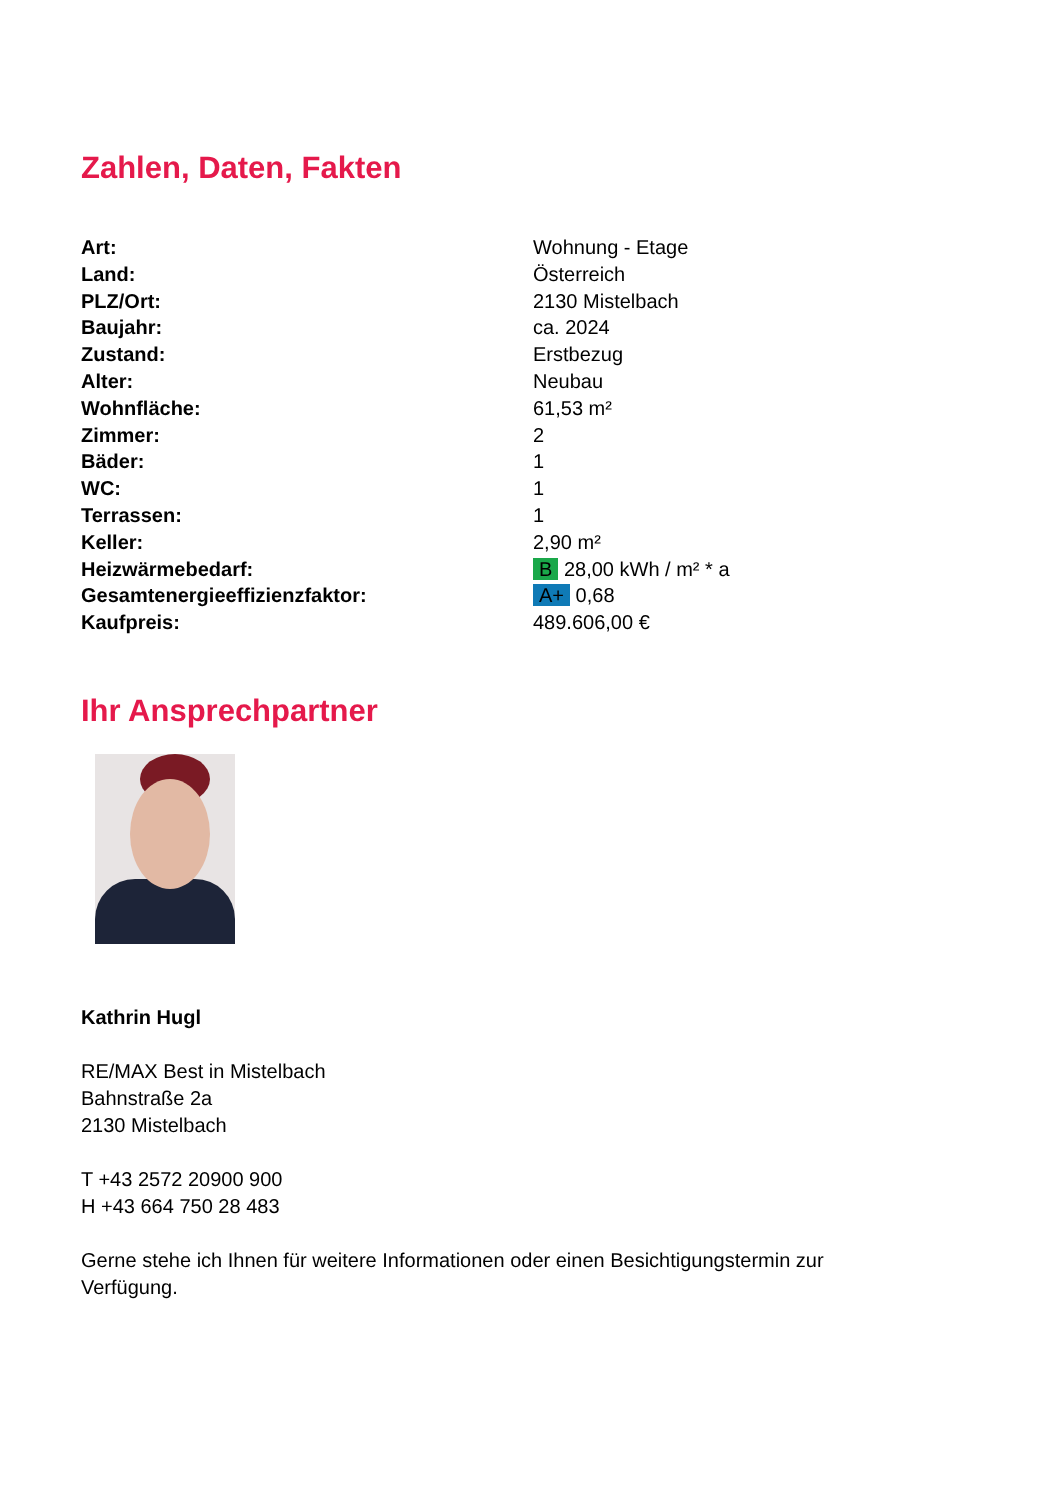Zahlen, Daten, Fakten
| Art: | Wohnung - Etage |
| Land: | Österreich |
| PLZ/Ort: | 2130 Mistelbach |
| Baujahr: | ca. 2024 |
| Zustand: | Erstbezug |
| Alter: | Neubau |
| Wohnfläche: | 61,53 m² |
| Zimmer: | 2 |
| Bäder: | 1 |
| WC: | 1 |
| Terrassen: | 1 |
| Keller: | 2,90 m² |
| Heizwärmebedarf: | B 28,00 kWh / m² * a |
| Gesamtenergieeffizienzfaktor: | A+ 0,68 |
| Kaufpreis: | 489.606,00 € |
Ihr Ansprechpartner
Kathrin Hugl
RE/MAX Best in Mistelbach
Bahnstraße 2a
2130 Mistelbach
T +43 2572 20900 900
H +43 664 750 28 483
Gerne stehe ich Ihnen für weitere Informationen oder einen Besichtigungstermin zur Verfügung.